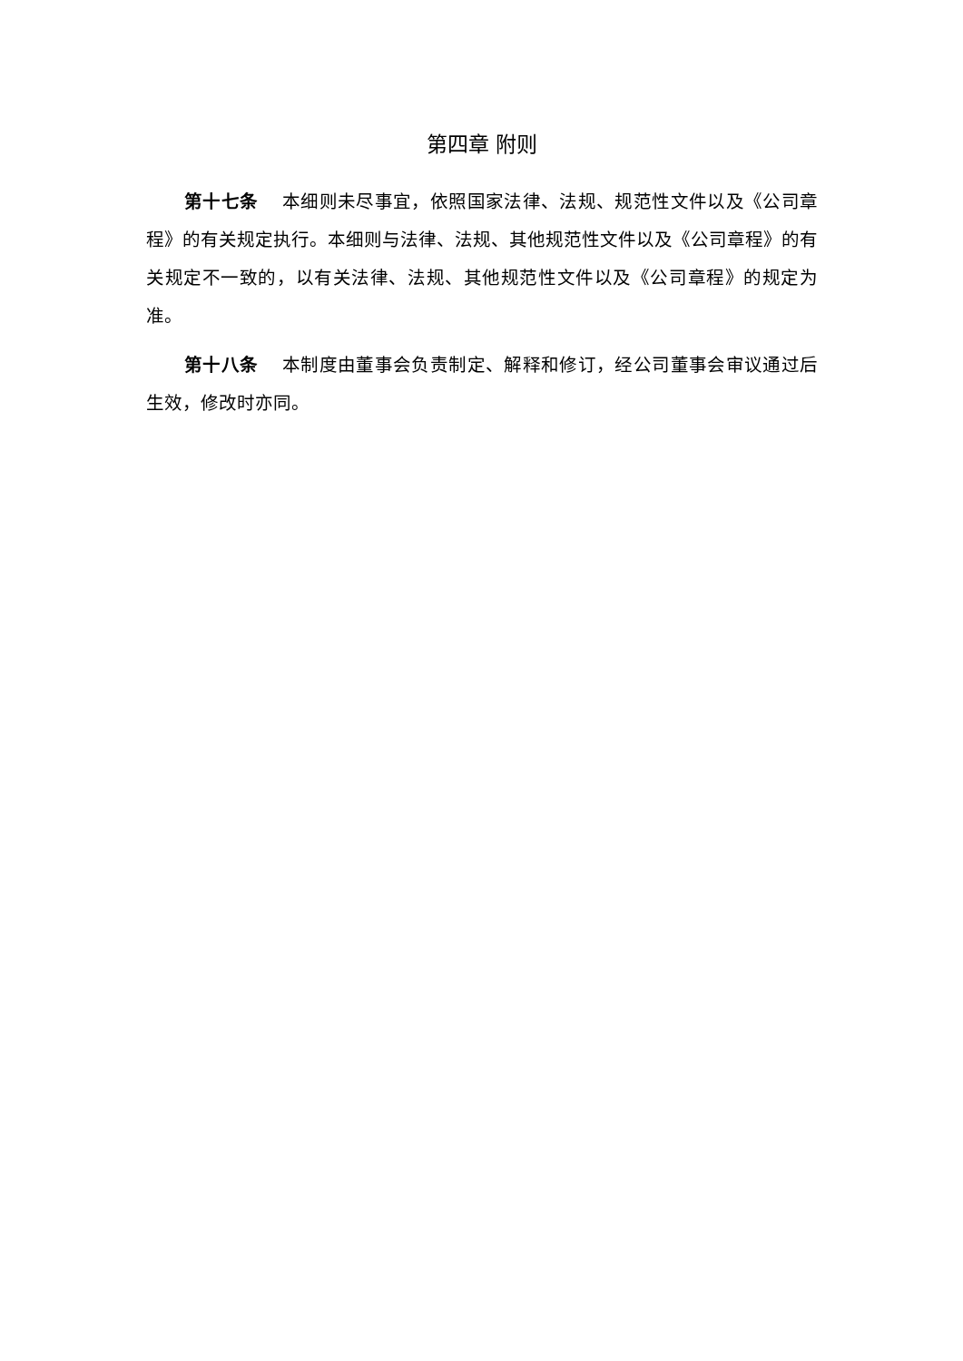第四章 附则
第十七条 本细则未尽事宜，依照国家法律、法规、规范性文件以及《公司章程》的有关规定执行。本细则与法律、法规、其他规范性文件以及《公司章程》的有关规定不一致的，以有关法律、法规、其他规范性文件以及《公司章程》的规定为准。
第十八条 本制度由董事会负责制定、解释和修订，经公司董事会审议通过后生效，修改时亦同。